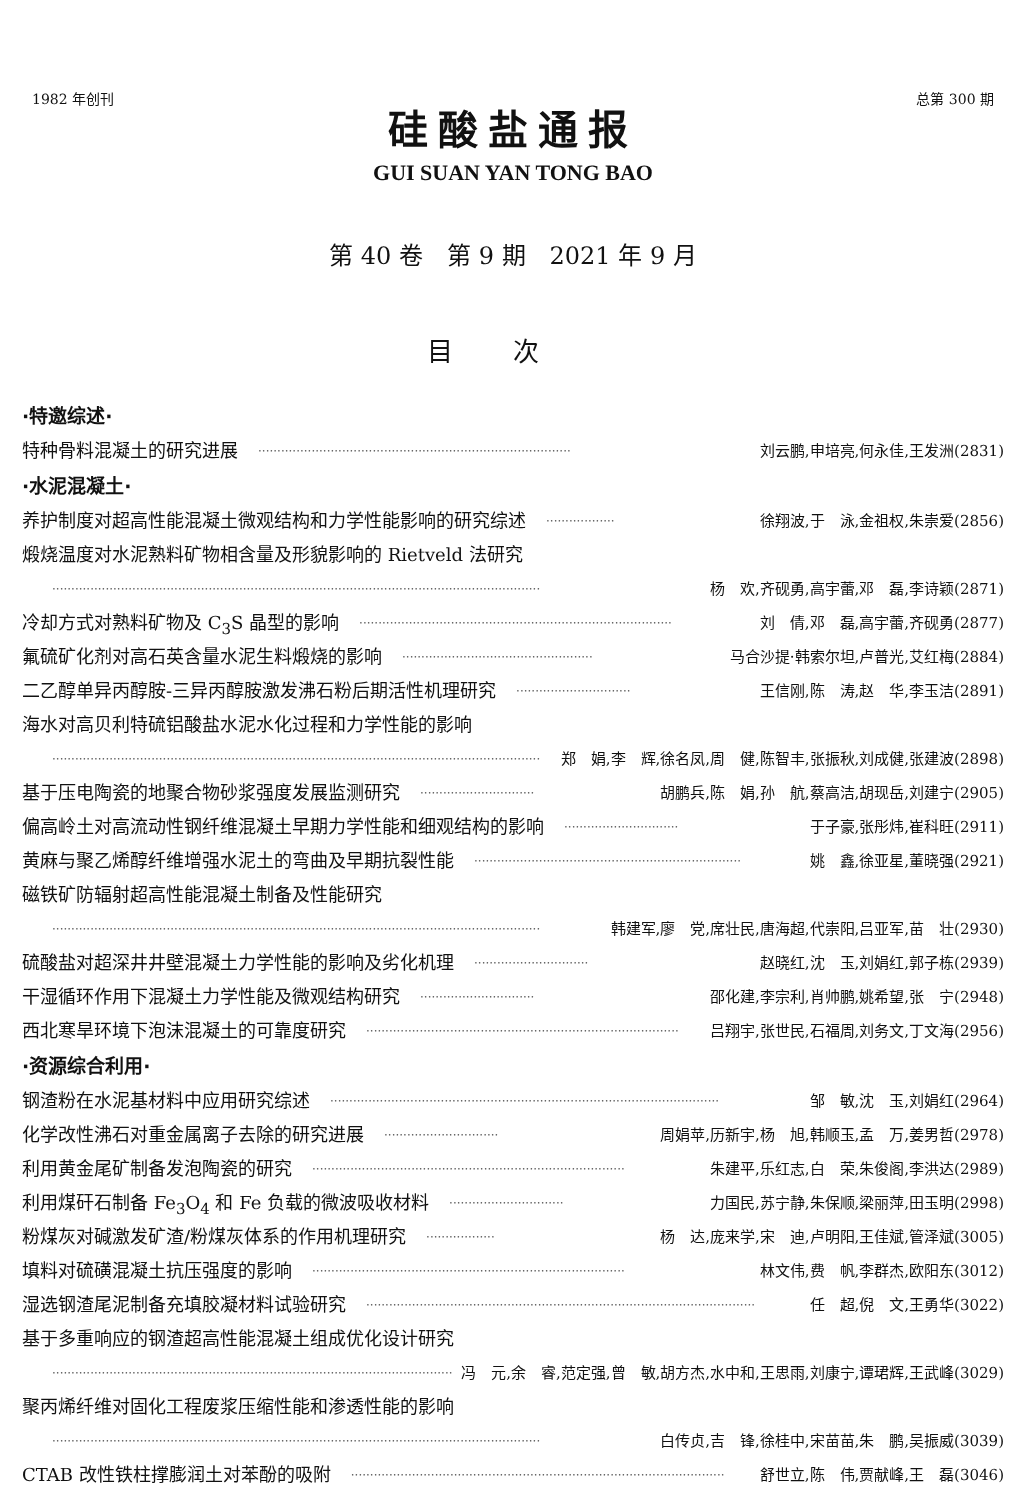1982 年创刊 总第 300 期
硅酸盐通报
GUI SUAN YAN TONG BAO
第 40 卷　第 9 期　2021 年 9 月
目次
·特邀综述·
特种骨料混凝土的研究进展 ·················································································· 刘云鹏,申培亮,何永佳,王发洲(2831)
·水泥混凝土·
养护制度对超高性能混凝土微观结构和力学性能影响的研究综述 ·················· 徐翔波,于　泳,金祖权,朱崇爱(2856)
煅烧温度对水泥熟料矿物相含量及形貌影响的 Rietveld 法研究
································································································································ 杨　欢,齐砚勇,高宇蕾,邓　磊,李诗颖(2871)
冷却方式对熟料矿物及 C<sub>3</sub>S 晶型的影响 ·················································································· 刘　倩,邓　磊,高宇蕾,齐砚勇(2877)
氟硫矿化剂对高石英含量水泥生料煅烧的影响 ·················································· 马合沙提·韩索尔坦,卢普光,艾红梅(2884)
二乙醇单异丙醇胺-三异丙醇胺激发沸石粉后期活性机理研究 ······························ 王信刚,陈　涛,赵　华,李玉洁(2891)
海水对高贝利特硫铝酸盐水泥水化过程和力学性能的影响
································································································································ 郑　娟,李　辉,徐名凤,周　健,陈智丰,张振秋,刘成健,张建波(2898)
基于压电陶瓷的地聚合物砂浆强度发展监测研究 ······························ 胡鹏兵,陈　娟,孙　航,蔡高洁,胡现岳,刘建宁(2905)
偏高岭土对高流动性钢纤维混凝土早期力学性能和细观结构的影响 ······························ 于子豪,张彤炜,崔科旺(2911)
黄麻与聚乙烯醇纤维增强水泥土的弯曲及早期抗裂性能 ······································································ 姚　鑫,徐亚星,董晓强(2921)
磁铁矿防辐射超高性能混凝土制备及性能研究
································································································································ 韩建军,廖　党,席壮民,唐海超,代崇阳,吕亚军,苗　壮(2930)
硫酸盐对超深井井壁混凝土力学性能的影响及劣化机理 ······························ 赵晓红,沈　玉,刘娟红,郭子栋(2939)
干湿循环作用下混凝土力学性能及微观结构研究 ······························ 邵化建,李宗利,肖帅鹏,姚希望,张　宁(2948)
西北寒旱环境下泡沫混凝土的可靠度研究 ·················································································· 吕翔宇,张世民,石福周,刘务文,丁文海(2956)
·资源综合利用·
钢渣粉在水泥基材料中应用研究综述 ······································································································ 邹　敏,沈　玉,刘娟红(2964)
化学改性沸石对重金属离子去除的研究进展 ······························ 周娟苹,历新宇,杨　旭,韩顺玉,孟　万,姜男哲(2978)
利用黄金尾矿制备发泡陶瓷的研究 ·················································································· 朱建平,乐红志,白　荣,朱俊阁,李洪达(2989)
利用煤矸石制备 Fe<sub>3</sub>O<sub>4</sub> 和 Fe 负载的微波吸收材料 ······························ 力国民,苏宁静,朱保顺,梁丽萍,田玉明(2998)
粉煤灰对碱激发矿渣/粉煤灰体系的作用机理研究 ·················· 杨　达,庞来学,宋　迪,卢明阳,王佳斌,管泽斌(3005)
填料对硫磺混凝土抗压强度的影响 ·················································································· 林文伟,费　帆,李群杰,欧阳东(3012)
湿选钢渣尾泥制备充填胶凝材料试验研究 ······································································································ 任　超,倪　文,王勇华(3022)
基于多重响应的钢渣超高性能混凝土组成优化设计研究
································································································································ 冯　元,余　睿,范定强,曾　敏,胡方杰,水中和,王思雨,刘康宁,谭珺辉,王武峰(3029)
聚丙烯纤维对固化工程废浆压缩性能和渗透性能的影响
································································································································ 白传贞,吉　锋,徐桂中,宋苗苗,朱　鹏,吴振威(3039)
CTAB 改性铁柱撑膨润土对苯酚的吸附 ·································································································· 舒世立,陈　伟,贾献峰,王　磊(3046)